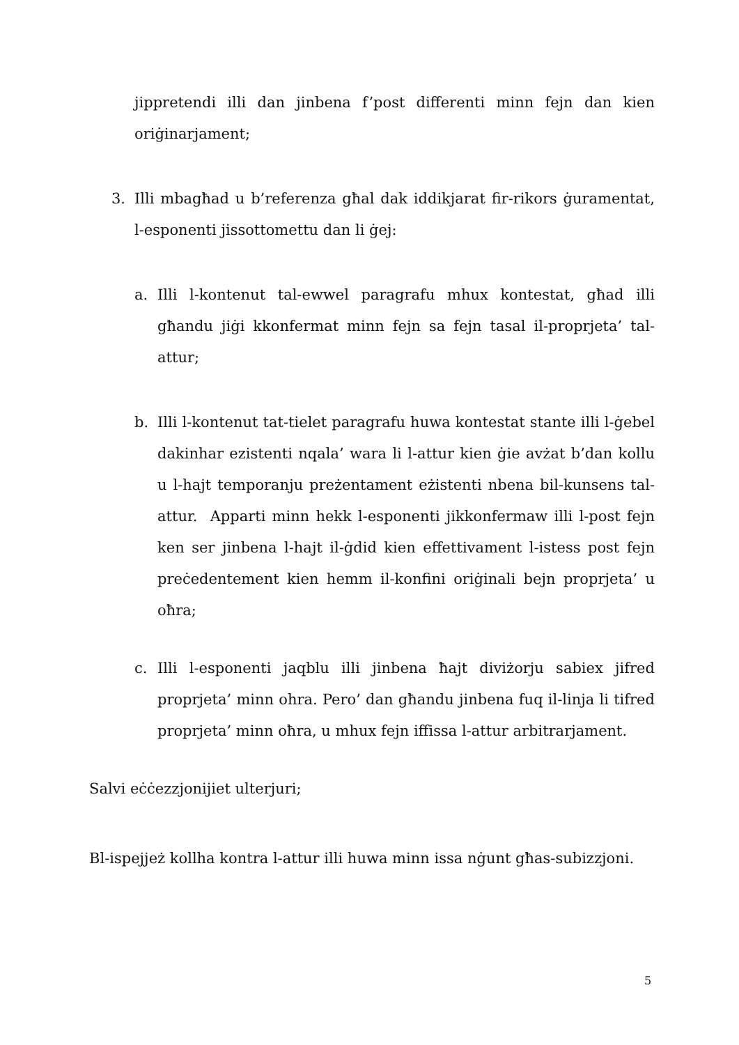jippretendi illi dan jinbena f’post differenti minn fejn dan kien oriġinarjament;
3. Illi mbagħad u b’referenza għal dak iddikjarat fir-rikors ġuramentat, l-esponenti jissottomettu dan li ġej:
a. Illi l-kontenut tal-ewwel paragrafu mhux kontestat, għad illi għandu jiġi kkonfermat minn fejn sa fejn tasal il-proprjeta’ tal-attur;
b. Illi l-kontenut tat-tielet paragrafu huwa kontestat stante illi l-ġebel dakinhar ezistenti nqala’ wara li l-attur kien ġie avżat b’dan kollu u l-hajt temporanju preżentament eżistenti nbena bil-kunsens tal-attur. Apparti minn hekk l-esponenti jikkonfermaw illi l-post fejn ken ser jinbena l-hajt il-ġdid kien effettivament l-istess post fejn preċedentement kien hemm il-konfini oriġinali bejn proprjeta’ u oħra;
c. Illi l-esponenti jaqblu illi jinbena ħajt diviżorju sabiex jifred proprjeta’ minn ohra. Pero’ dan għandu jinbena fuq il-linja li tifred proprjeta’ minn oħra, u mhux fejn iffissa l-attur arbitrarjament.
Salvi eċċezzjonijiet ulterjuri;
Bl-ispejjeż kollha kontra l-attur illi huwa minn issa nġunt għas-subizzjoni.
5